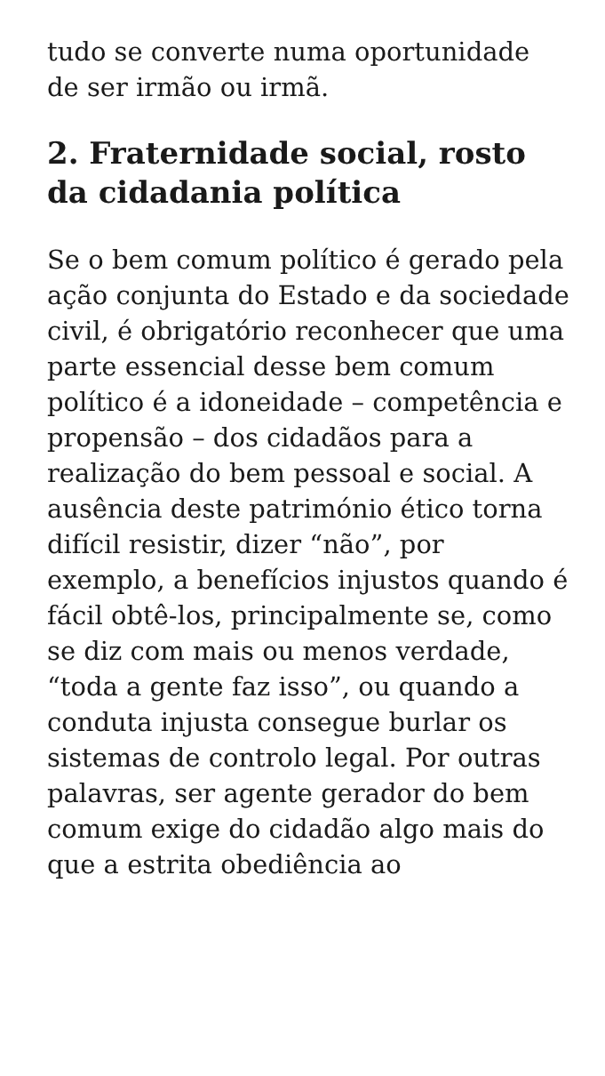tudo se converte numa oportunidade de ser irmão ou irmã.
2. Fraternidade social, rosto da cidadania política
Se o bem comum político é gerado pela ação conjunta do Estado e da sociedade civil, é obrigatório reconhecer que uma parte essencial desse bem comum político é a idoneidade – competência e propensão – dos cidadãos para a realização do bem pessoal e social. A ausência deste património ético torna difícil resistir, dizer “não”, por exemplo, a benefícios injustos quando é fácil obtê-los, principalmente se, como se diz com mais ou menos verdade, “toda a gente faz isso”, ou quando a conduta injusta consegue burlar os sistemas de controlo legal. Por outras palavras, ser agente gerador do bem comum exige do cidadão algo mais do que a estrita obediência ao